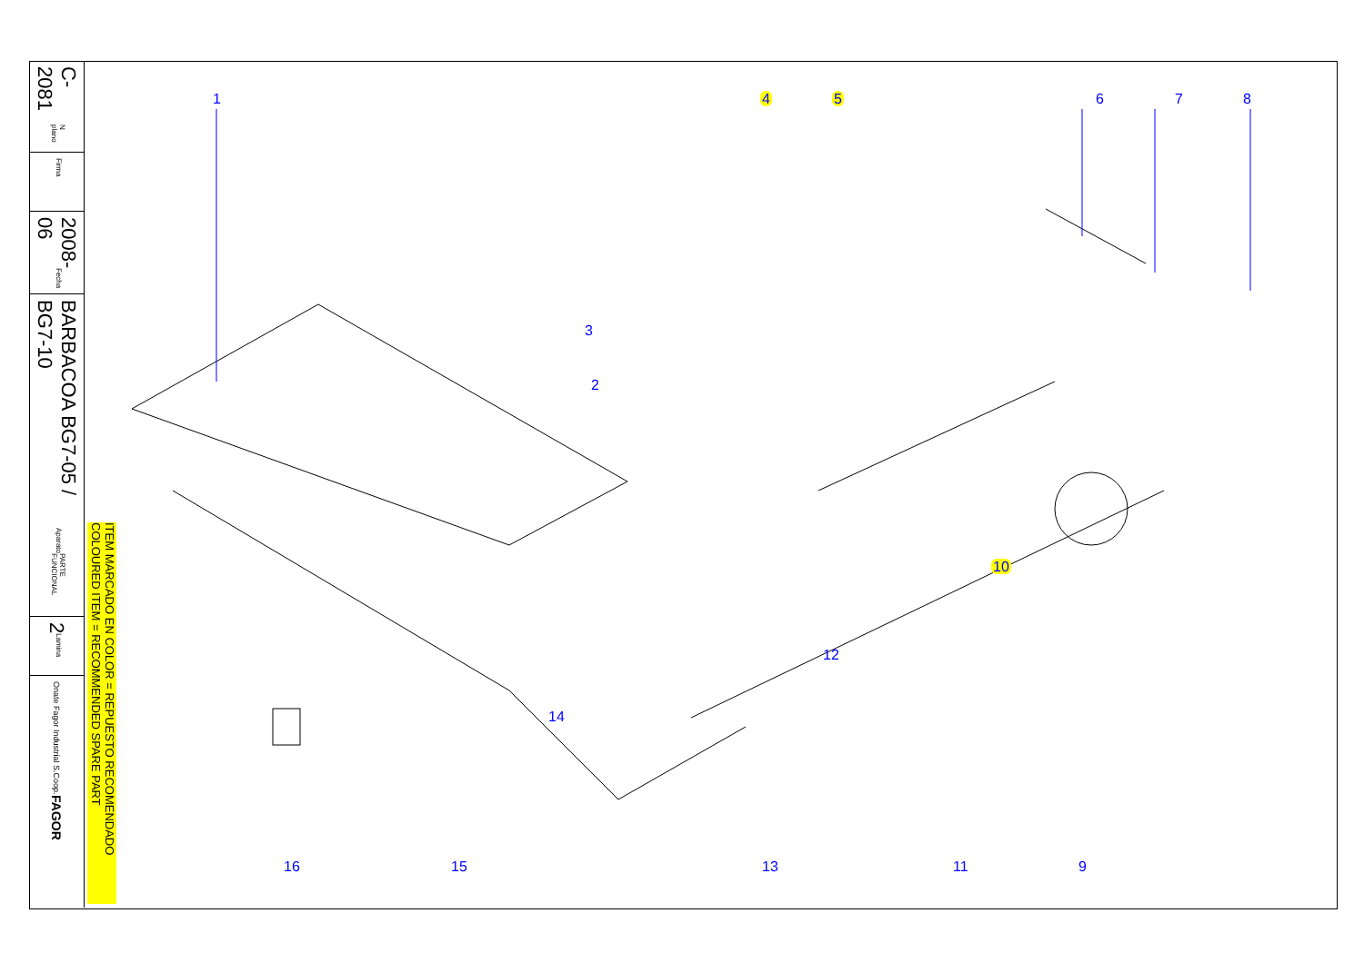C-2081 N plano
Firma
2008-06 Fecha
BARBACOA BG7-05 / BG7-10 Aparato PARTE FUNCIONAL
2 Lamina
Onate Fagor Industrial S.Coop. FAGOR
ITEM MARCADO EN COLOR = REPUESTO RECOMENDADO COLOURED ITEM = RECOMMENDED SPARE PART
1 4 5 6 7 8
3
2
10
12
14
16 15 13 11 9